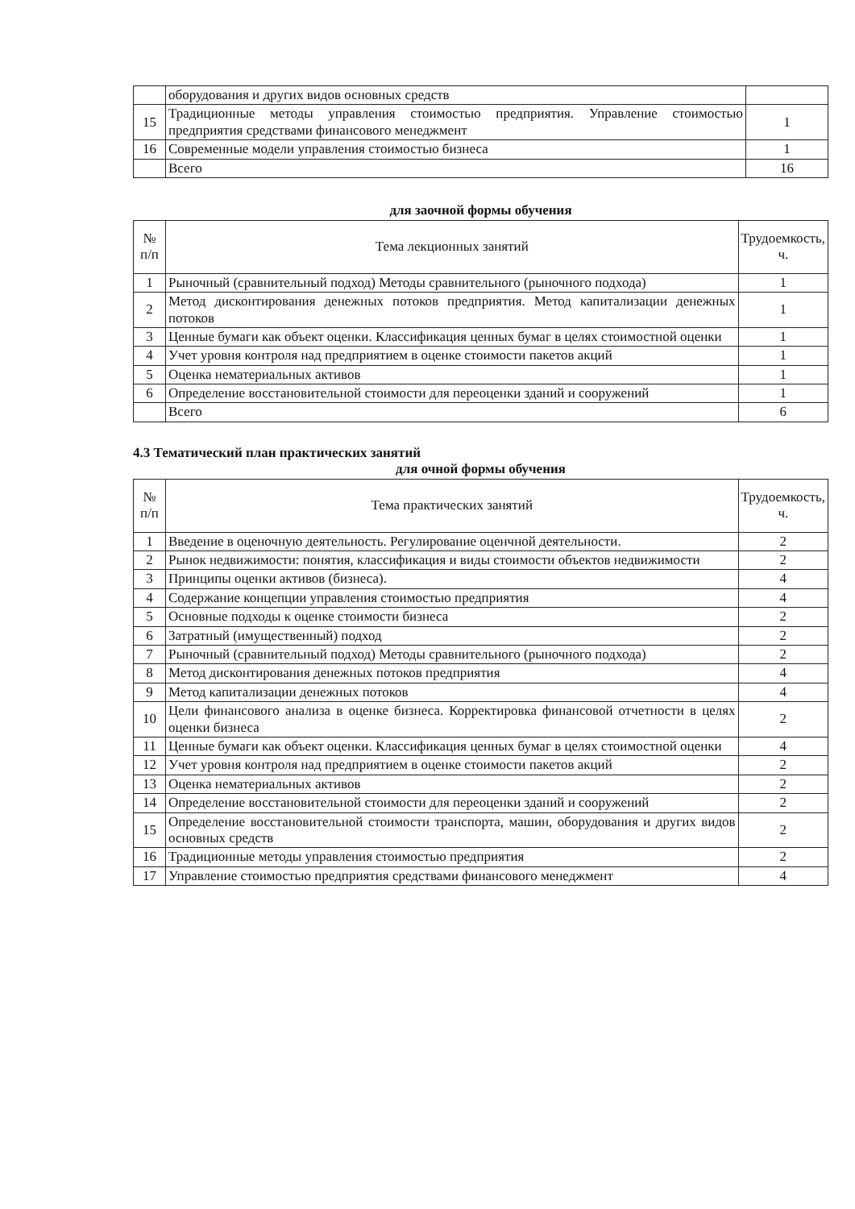| | оборудования и других видов основных средств | |
| 15 | Традиционные методы управления стоимостью предприятия. Управление стоимостью предприятия средствами финансового менеджмент | 1 |
| 16 | Современные модели управления стоимостью бизнеса | 1 |
| | Всего | 16 |
для заочной формы обучения
| № п/п | Тема лекционных занятий | Трудоемкость, ч. |
| --- | --- | --- |
| 1 | Рыночный (сравнительный подход) Методы сравнительного (рыночного подхода) | 1 |
| 2 | Метод дисконтирования денежных потоков предприятия. Метод капитализации денежных потоков | 1 |
| 3 | Ценные бумаги как объект оценки. Классификация ценных бумаг в целях стоимостной оценки | 1 |
| 4 | Учет уровня контроля над предприятием в оценке стоимости пакетов акций | 1 |
| 5 | Оценка нематериальных активов | 1 |
| 6 | Определение восстановительной стоимости для переоценки зданий и сооружений | 1 |
| | Всего | 6 |
4.3 Тематический план практических занятий
для очной формы обучения
| № п/п | Тема практических занятий | Трудоемкость, ч. |
| --- | --- | --- |
| 1 | Введение в оценочную деятельность. Регулирование оценчной деятельности. | 2 |
| 2 | Рынок недвижимости: понятия, классификация и виды стоимости объектов недвижимости | 2 |
| 3 | Принципы оценки активов (бизнеса). | 4 |
| 4 | Содержание концепции управления стоимостью предприятия | 4 |
| 5 | Основные подходы к оценке стоимости бизнеса | 2 |
| 6 | Затратный (имущественный) подход | 2 |
| 7 | Рыночный (сравнительный подход) Методы сравнительного (рыночного подхода) | 2 |
| 8 | Метод дисконтирования денежных потоков предприятия | 4 |
| 9 | Метод капитализации денежных потоков | 4 |
| 10 | Цели финансового анализа в оценке бизнеса. Корректировка финансовой отчетности в целях оценки бизнеса | 2 |
| 11 | Ценные бумаги как объект оценки. Классификация ценных бумаг в целях стоимостной оценки | 4 |
| 12 | Учет уровня контроля над предприятием в оценке стоимости пакетов акций | 2 |
| 13 | Оценка нематериальных активов | 2 |
| 14 | Определение восстановительной стоимости для переоценки зданий и сооружений | 2 |
| 15 | Определение восстановительной стоимости транспорта, машин, оборудования и других видов основных средств | 2 |
| 16 | Традиционные методы управления стоимостью предприятия | 2 |
| 17 | Управление стоимостью предприятия средствами финансового менеджмент | 4 |